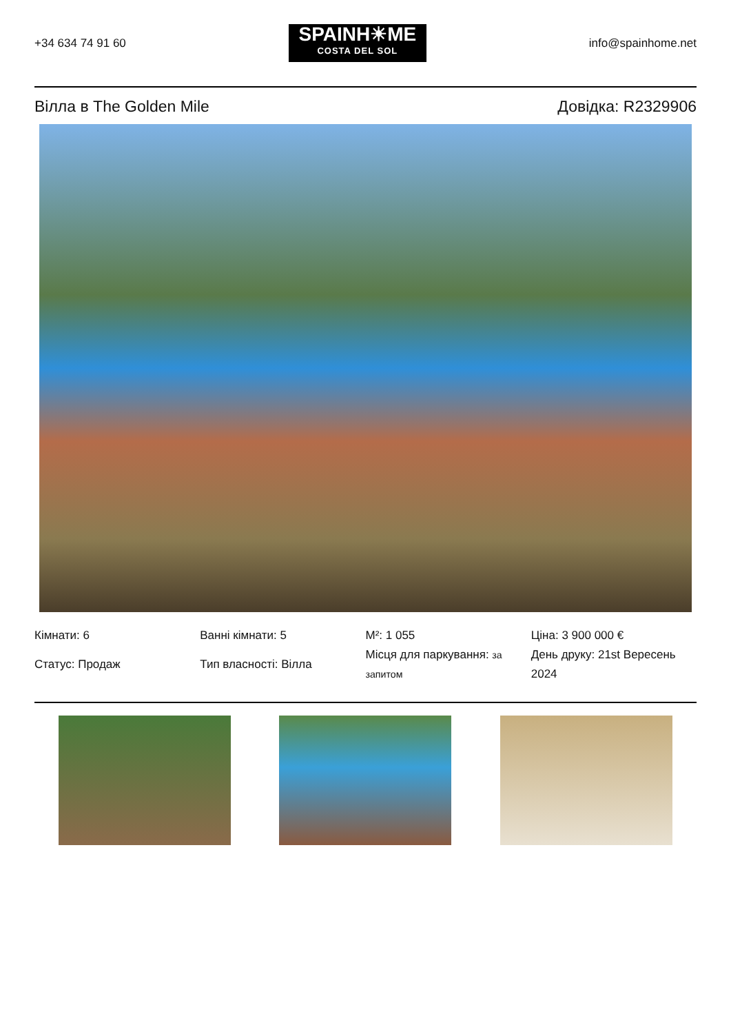+34 634 74 91 60
SPAINH☀ME
COSTA DEL SOL
info@spainhome.net
Вілла в The Golden Mile Довідка: R2329906
Кімнати: 6
Статус: Продаж
Ванні кімнати: 5
Тип власності: Вілла
M²: 1 055
Місця для паркування: за запитом
Ціна: 3 900 000 €
День друку: 21st Вересень 2024